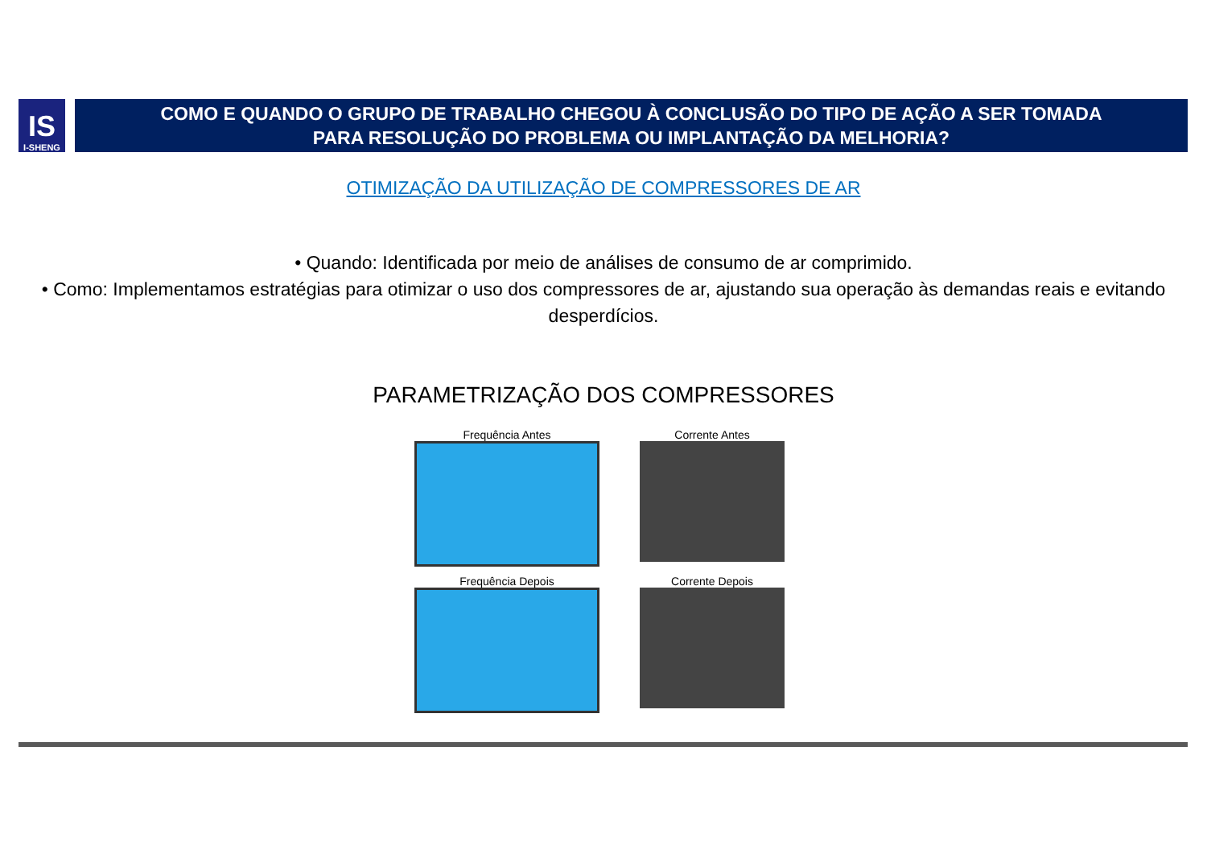IS
I-SHENG
COMO E QUANDO O GRUPO DE TRABALHO CHEGOU À CONCLUSÃO DO TIPO DE AÇÃO A SER TOMADA
PARA RESOLUÇÃO DO PROBLEMA OU IMPLANTAÇÃO DA MELHORIA?
OTIMIZAÇÃO DA UTILIZAÇÃO DE COMPRESSORES DE AR
• Quando: Identificada por meio de análises de consumo de ar comprimido.
• Como: Implementamos estratégias para otimizar o uso dos compressores de ar, ajustando sua operação às demandas reais e evitando desperdícios.
PARAMETRIZAÇÃO DOS COMPRESSORES
Frequência Antes
Corrente Antes
Frequência Depois
Corrente Depois